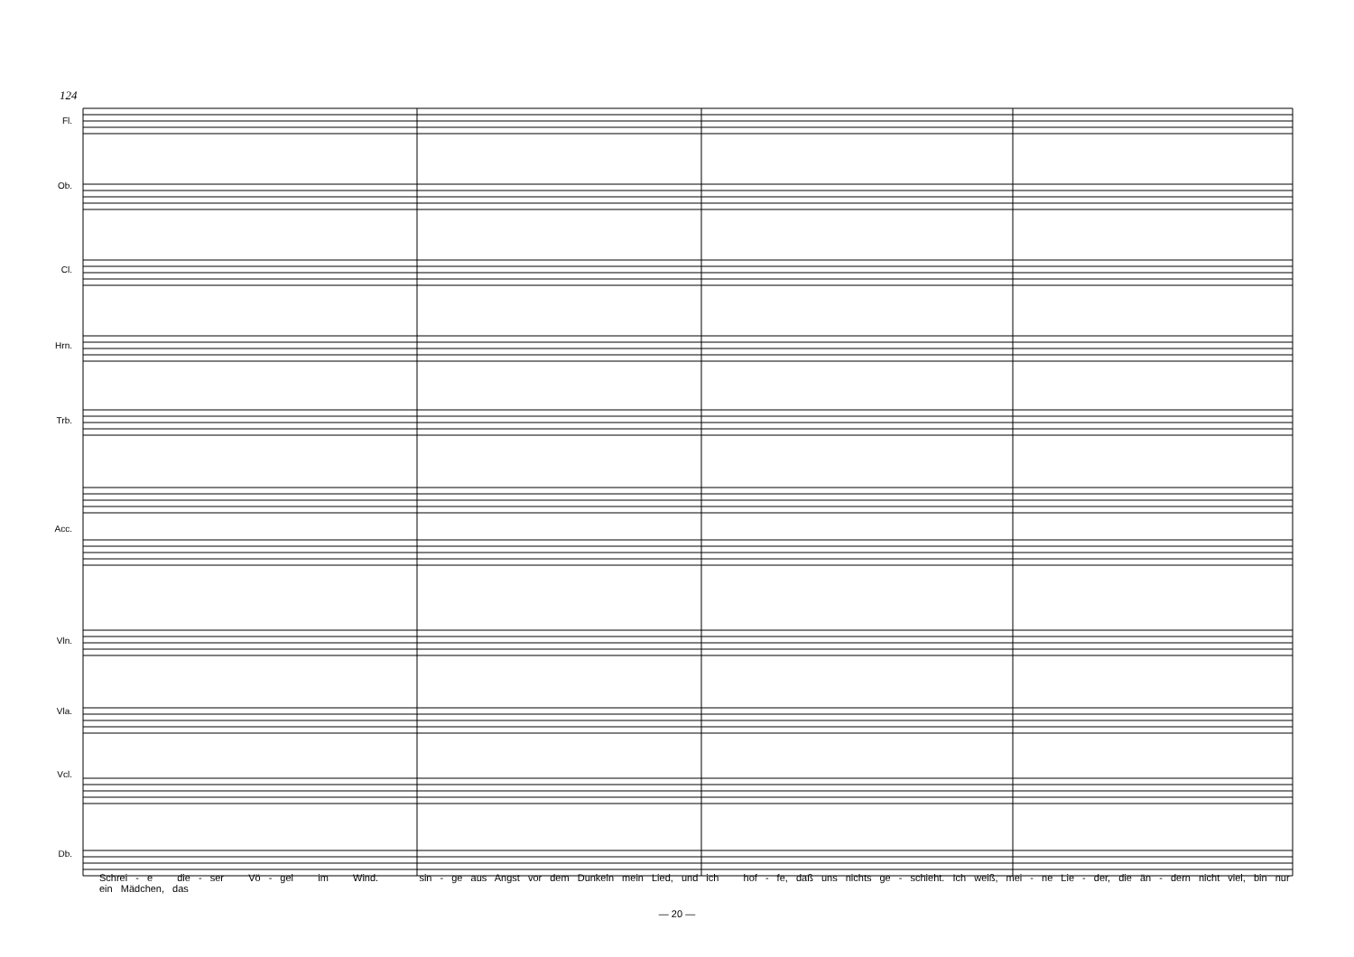124
Fl.
Ob.
Cl.
Hrn.
Trb.
Acc.
Vln.
Vla.
Vcl.
Db.
Schrei - e die - ser Vö - gel im Wind. sin - ge aus Angst vor dem Dunkeln mein Lied, und ich hof - fe, daß uns nichts ge - schieht. Ich weiß, mei - ne Lie - der, die än - dern nicht viel, bin nur ein Mädchen, das
— 20 —